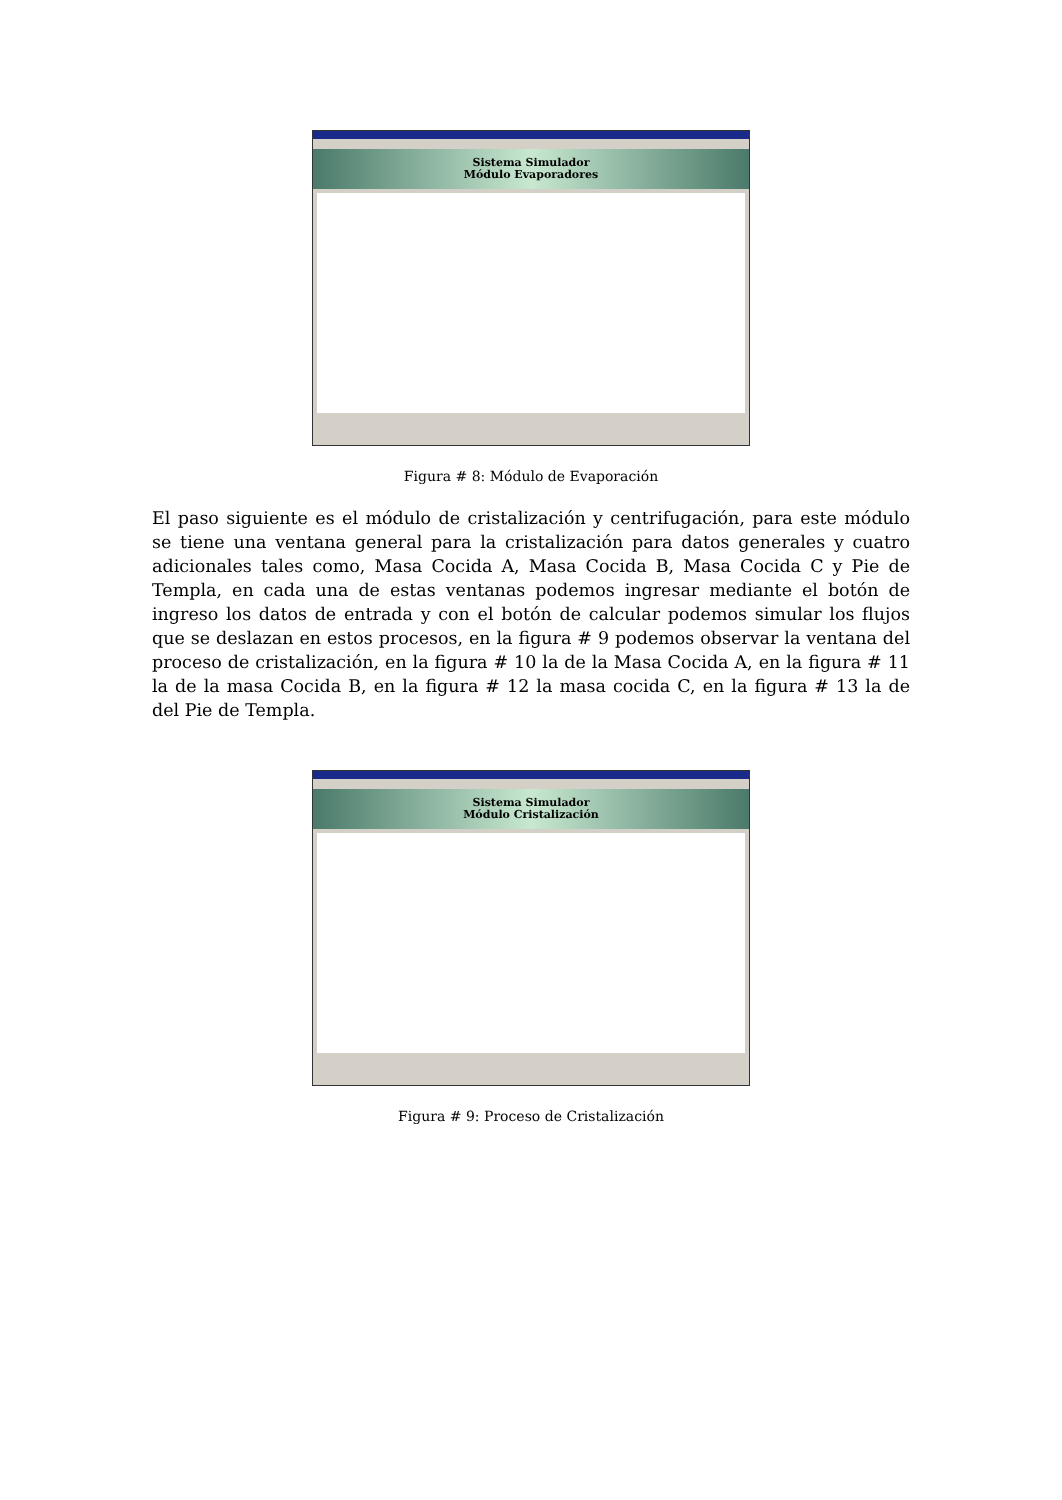Sistema Simulador
Módulo Evaporadores
Figura # 8: Módulo de Evaporación
El paso siguiente es el módulo de cristalización y centrifugación, para este módulo se tiene una ventana general para la cristalización para datos generales y cuatro adicionales tales como, Masa Cocida A, Masa Cocida B, Masa Cocida C y Pie de Templa, en cada una de estas ventanas podemos ingresar mediante el botón de ingreso los datos de entrada y con el botón de calcular podemos simular los flujos que se deslazan en estos procesos, en la figura # 9 podemos observar la ventana del proceso de cristalización, en la figura # 10 la de la Masa Cocida A, en la figura # 11 la de la masa Cocida B, en la figura # 12 la masa cocida C, en la figura # 13 la de del Pie de Templa.
Sistema Simulador
Módulo Cristalización
Figura # 9: Proceso de Cristalización